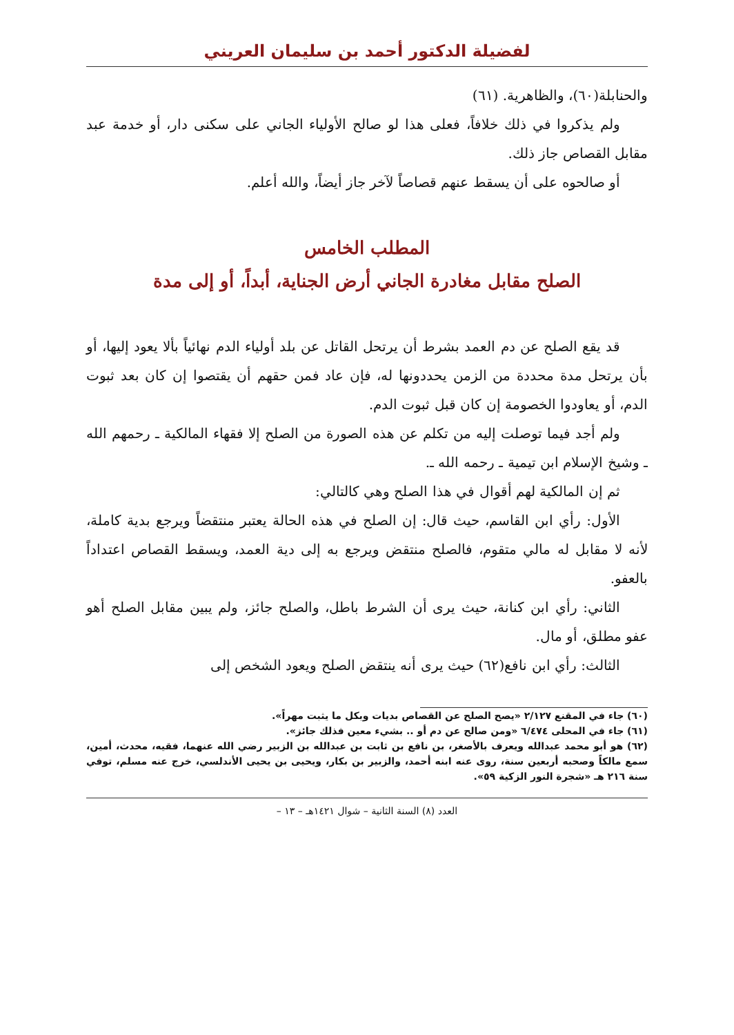لفضيلة الدكتور أحمد بن سليمان العريني
والحنابلة(٦٠)، والظاهرية. (٦١)
ولم يذكروا في ذلك خلافاً، فعلى هذا لو صالح الأولياء الجاني على سكنى دار، أو خدمة عبد مقابل القصاص جاز ذلك.
أو صالحوه على أن يسقط عنهم قصاصاً لآخر جاز أيضاً، والله أعلم.
المطلب الخامس
الصلح مقابل مغادرة الجاني أرض الجناية، أبداً، أو إلى مدة
قد يقع الصلح عن دم العمد بشرط أن يرتحل القاتل عن بلد أولياء الدم نهائياً بألا يعود إليها، أو بأن يرتحل مدة محددة من الزمن يحددونها له، فإن عاد فمن حقهم أن يقتصوا إن كان بعد ثبوت الدم، أو يعاودوا الخصومة إن كان قبل ثبوت الدم.
ولم أجد فيما توصلت إليه من تكلم عن هذه الصورة من الصلح إلا فقهاء المالكية ـ رحمهم الله ـ وشيخ الإسلام ابن تيمية ـ رحمه الله ـ.
ثم إن المالكية لهم أقوال في هذا الصلح وهي كالتالي:
الأول: رأي ابن القاسم، حيث قال: إن الصلح في هذه الحالة يعتبر منتقضاً ويرجع بدية كاملة، لأنه لا مقابل له مالي متقوم، فالصلح منتقض ويرجع به إلى دية العمد، ويسقط القصاص اعتداداً بالعفو.
الثاني: رأي ابن كنانة، حيث يرى أن الشرط باطل، والصلح جائز، ولم يبين مقابل الصلح أهو عفو مطلق، أو مال.
الثالث: رأي ابن نافع(٦٢) حيث يرى أنه ينتقض الصلح ويعود الشخص إلى
(٦٠) جاء في المقنع ٢/١٢٧ «يصح الصلح عن القصاص بديات وبكل ما يثبت مهراً».
(٦١) جاء في المحلى ٦/٤٧٤ «ومن صالح عن دم أو .. بشيء معين فذلك جائز».
(٦٢) هو أبو محمد عبدالله ويعرف بالأصغر، بن نافع بن ثابت بن عبدالله بن الزبير رضي الله عنهما، فقيه، محدث، أمين، سمع مالكاً وصحبه أربعين سنة، روى عنه ابنه أحمد، والزبير بن بكار، ويحيى بن يحيى الأندلسي، خرج عنه مسلم، توفي سنة ٢١٦ هـ «شجرة النور الزكية ٥٩».
العدد (٨) السنة الثانية – شوال ١٤٢١هـ – ١٣ –